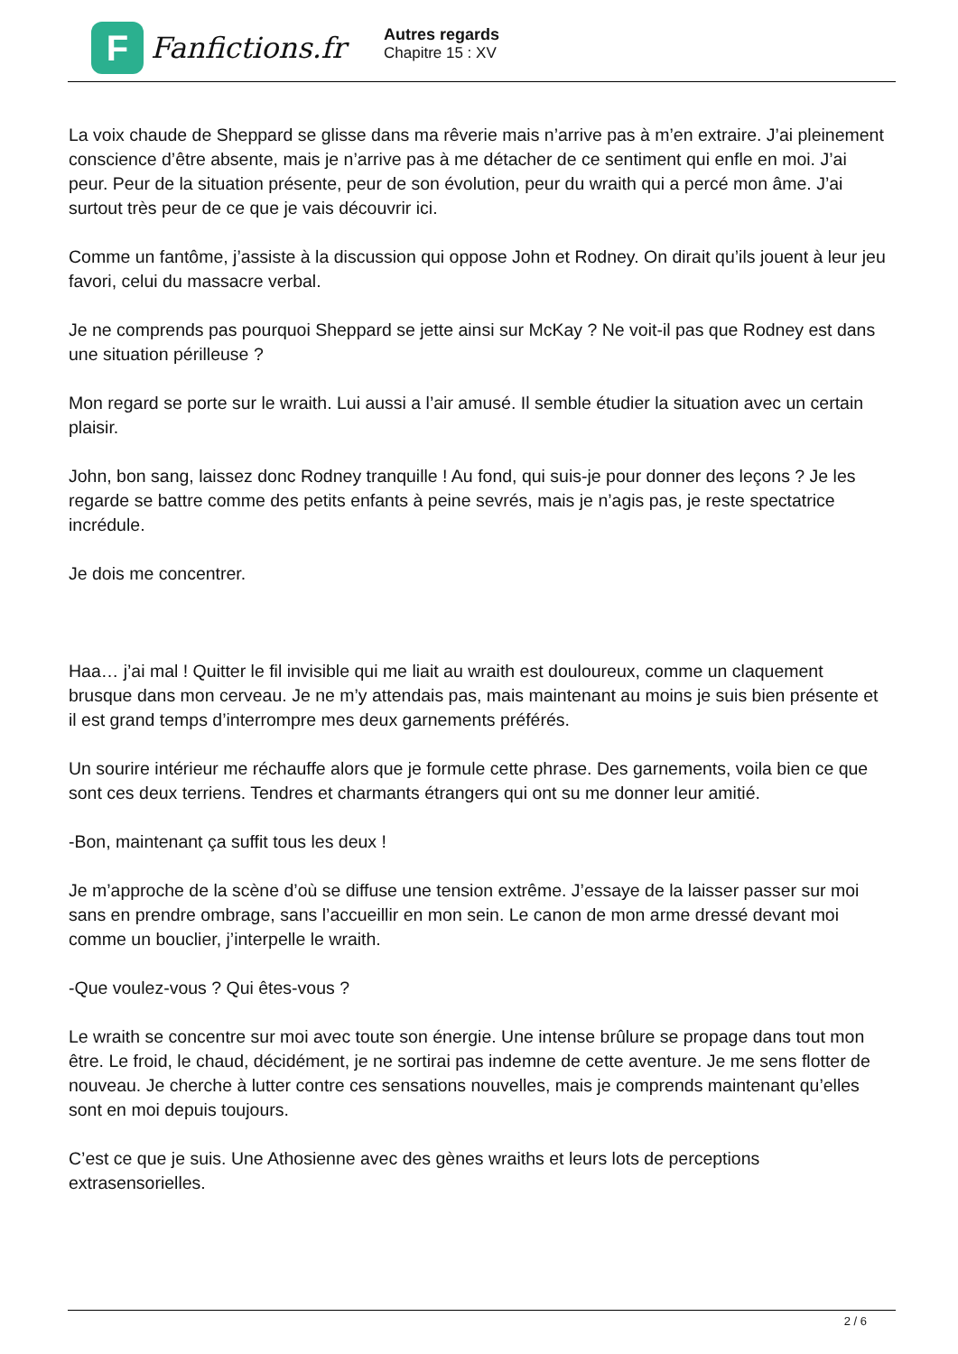F
Fanfictions.fr
Autres regards
Chapitre 15 : XV
La voix chaude de Sheppard se glisse dans ma rêverie mais n’arrive pas à m’en extraire. J’ai pleinement conscience d’être absente, mais je n’arrive pas à me détacher de ce sentiment qui enfle en moi. J’ai peur. Peur de la situation présente, peur de son évolution, peur du wraith qui a percé mon âme. J’ai surtout très peur de ce que je vais découvrir ici.
Comme un fantôme, j’assiste à la discussion qui oppose John et Rodney. On dirait qu’ils jouent à leur jeu favori, celui du massacre verbal.
Je ne comprends pas pourquoi Sheppard se jette ainsi sur McKay ? Ne voit-il pas que Rodney est dans une situation périlleuse ?
Mon regard se porte sur le wraith. Lui aussi a l’air amusé. Il semble étudier la situation avec un certain plaisir.
John, bon sang, laissez donc Rodney tranquille ! Au fond, qui suis-je pour donner des leçons ? Je les regarde se battre comme des petits enfants à peine sevrés, mais je n’agis pas, je reste spectatrice incrédule.
Je dois me concentrer.
Haa… j’ai mal ! Quitter le fil invisible qui me liait au wraith est douloureux, comme un claquement brusque dans mon cerveau. Je ne m’y attendais pas, mais maintenant au moins je suis bien présente et il est grand temps d’interrompre mes deux garnements préférés.
Un sourire intérieur me réchauffe alors que je formule cette phrase. Des garnements, voila bien ce que sont ces deux terriens. Tendres et charmants étrangers qui ont su me donner leur amitié.
-Bon, maintenant ça suffit tous les deux !
Je m’approche de la scène d’où se diffuse une tension extrême. J’essaye de la laisser passer sur moi sans en prendre ombrage, sans l’accueillir en mon sein. Le canon de mon arme dressé devant moi comme un bouclier, j’interpelle le wraith.
-Que voulez-vous ? Qui êtes-vous ?
Le wraith se concentre sur moi avec toute son énergie. Une intense brûlure se propage dans tout mon être. Le froid, le chaud, décidément, je ne sortirai pas indemne de cette aventure. Je me sens flotter de nouveau. Je cherche à lutter contre ces sensations nouvelles, mais je comprends maintenant qu’elles sont en moi depuis toujours.
C’est ce que je suis. Une Athosienne avec des gènes wraiths et leurs lots de perceptions extrasensorielles.
2 / 6